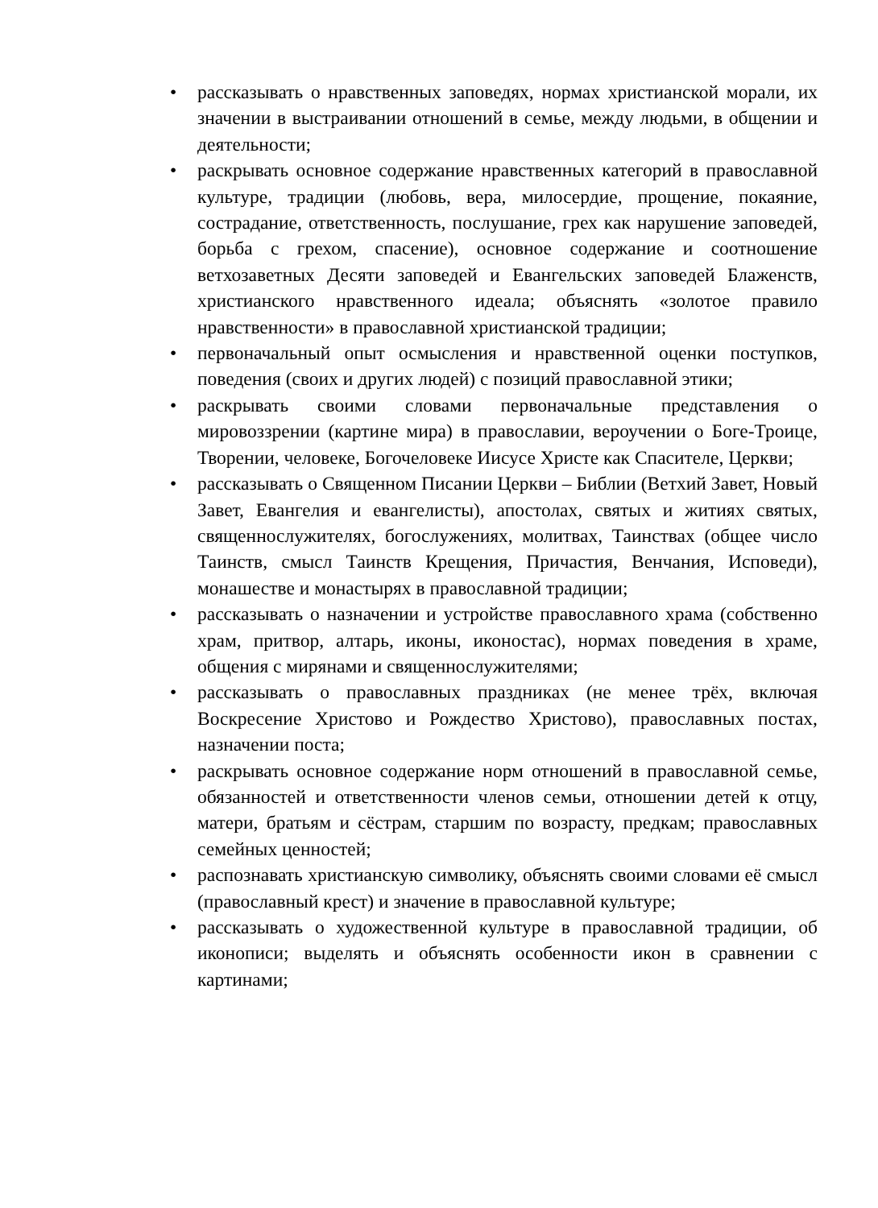• рассказывать о нравственных заповедях, нормах христианской морали, их значении в выстраивании отношений в семье, между людьми, в общении и деятельности;
• раскрывать основное содержание нравственных категорий в православной культуре, традиции (любовь, вера, милосердие, прощение, покаяние, сострадание, ответственность, послушание, грех как нарушение заповедей, борьба с грехом, спасение), основное содержание и соотношение ветхозаветных Десяти заповедей и Евангельских заповедей Блаженств, христианского нравственного идеала; объяснять «золотое правило нравственности» в православной христианской традиции;
• первоначальный опыт осмысления и нравственной оценки поступков, поведения (своих и других людей) с позиций православной этики;
• раскрывать своими словами первоначальные представления о мировоззрении (картине мира) в православии, вероучении о Боге-Троице, Творении, человеке, Богочеловеке Иисусе Христе как Спасителе, Церкви;
• рассказывать о Священном Писании Церкви – Библии (Ветхий Завет, Новый Завет, Евангелия и евангелисты), апостолах, святых и житиях святых, священнослужителях, богослужениях, молитвах, Таинствах (общее число Таинств, смысл Таинств Крещения, Причастия, Венчания, Исповеди), монашестве и монастырях в православной традиции;
• рассказывать о назначении и устройстве православного храма (собственно храм, притвор, алтарь, иконы, иконостас), нормах поведения в храме, общения с мирянами и священнослужителями;
• рассказывать о православных праздниках (не менее трёх, включая Воскресение Христово и Рождество Христово), православных постах, назначении поста;
• раскрывать основное содержание норм отношений в православной семье, обязанностей и ответственности членов семьи, отношении детей к отцу, матери, братьям и сёстрам, старшим по возрасту, предкам; православных семейных ценностей;
• распознавать христианскую символику, объяснять своими словами её смысл (православный крест) и значение в православной культуре;
• рассказывать о художественной культуре в православной традиции, об иконописи; выделять и объяснять особенности икон в сравнении с картинами;